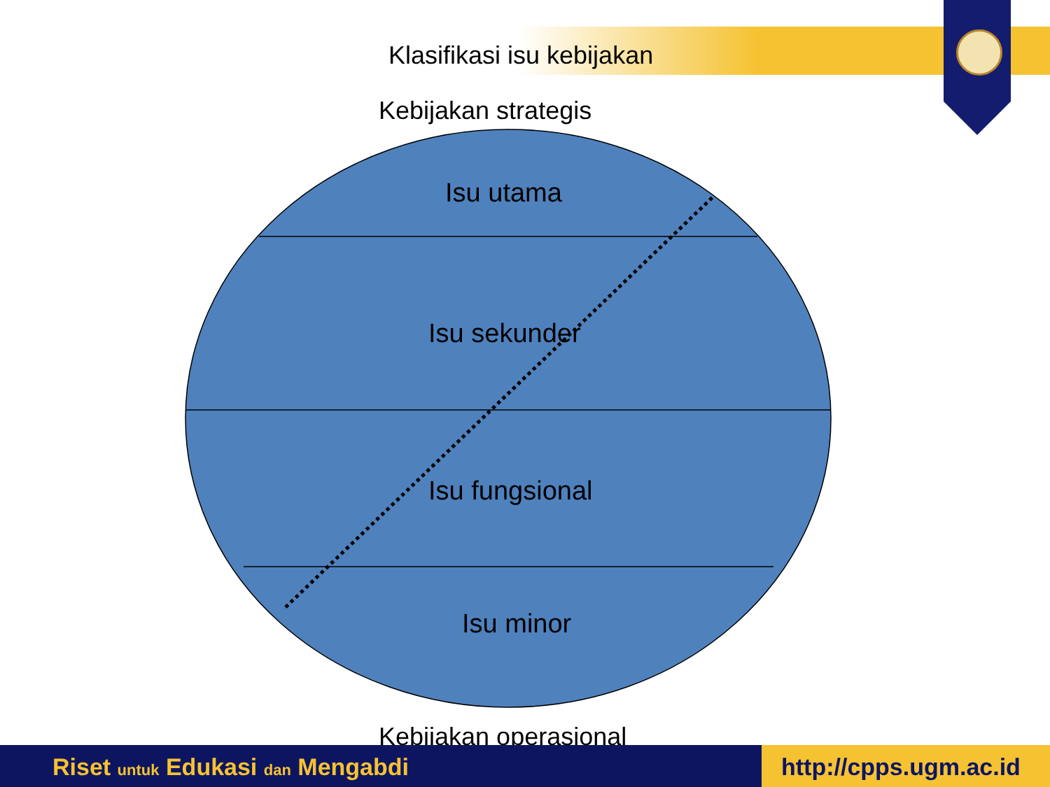Klasifikasi isu kebijakan
Kebijakan strategis
Isu utama
Isu sekunder
Isu fungsional
Isu minor
Kebijakan operasional
Riset untuk Edukasi dan Mengabdi
http://cpps.ugm.ac.id